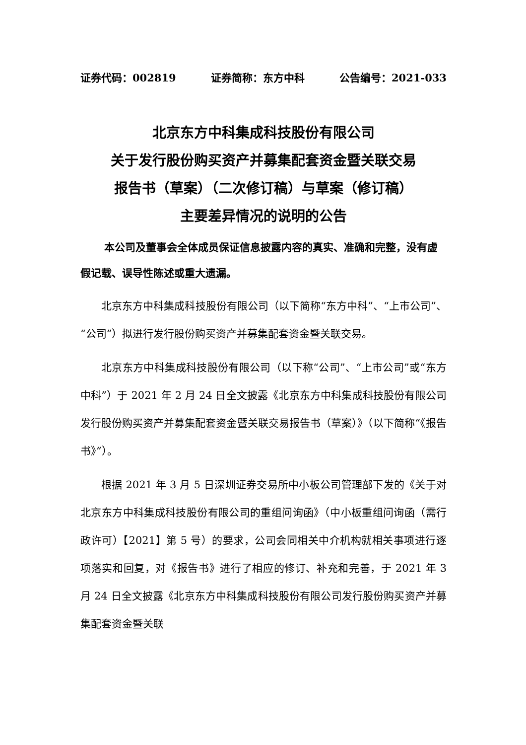证券代码：002819 证券简称：东方中科 公告编号：2021-033
北京东方中科集成科技股份有限公司
关于发行股份购买资产并募集配套资金暨关联交易
报告书（草案）（二次修订稿）与草案（修订稿）
主要差异情况的说明的公告
本公司及董事会全体成员保证信息披露内容的真实、准确和完整，没有虚假记载、误导性陈述或重大遗漏。
北京东方中科集成科技股份有限公司（以下简称“东方中科”、“上市公司”、“公司”）拟进行发行股份购买资产并募集配套资金暨关联交易。
北京东方中科集成科技股份有限公司（以下称“公司”、“上市公司”或“东方中科”）于 2021 年 2 月 24 日全文披露《北京东方中科集成科技股份有限公司发行股份购买资产并募集配套资金暨关联交易报告书（草案）》（以下简称“《报告书》”）。
根据 2021 年 3 月 5 日深圳证券交易所中小板公司管理部下发的《关于对北京东方中科集成科技股份有限公司的重组问询函》（中小板重组问询函（需行政许可）【2021】第 5 号）的要求，公司会同相关中介机构就相关事项进行逐项落实和回复，对《报告书》进行了相应的修订、补充和完善，于 2021 年 3 月 24 日全文披露《北京东方中科集成科技股份有限公司发行股份购买资产并募集配套资金暨关联